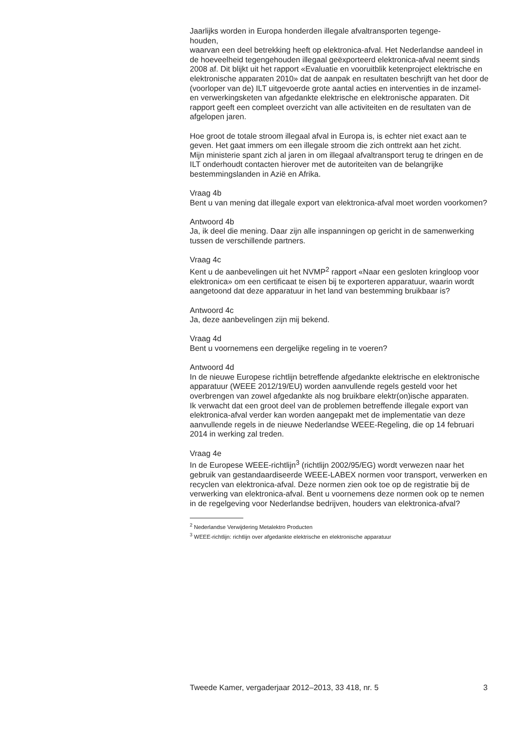Jaarlijks worden in Europa honderden illegale afvaltransporten tegenge-
houden,
waarvan een deel betrekking heeft op elektronica-afval. Het Nederlandse aandeel in de hoeveelheid tegengehouden illegaal geëxporteerd elektronica-afval neemt sinds 2008 af. Dit blijkt uit het rapport «Evaluatie en vooruitblik ketenproject elektrische en elektronische apparaten 2010» dat de aanpak en resultaten beschrijft van het door de (voorloper van de) ILT uitgevoerde grote aantal acties en interventies in de inzamel- en verwerkingsketen van afgedankte elektrische en elektronische apparaten. Dit rapport geeft een compleet overzicht van alle activiteiten en de resultaten van de afgelopen jaren.
Hoe groot de totale stroom illegaal afval in Europa is, is echter niet exact aan te geven. Het gaat immers om een illegale stroom die zich onttrekt aan het zicht.
Mijn ministerie spant zich al jaren in om illegaal afvaltransport terug te dringen en de ILT onderhoudt contacten hierover met de autoriteiten van de belangrijke bestemmingslanden in Azië en Afrika.
Vraag 4b
Bent u van mening dat illegale export van elektronica-afval moet worden voorkomen?
Antwoord 4b
Ja, ik deel die mening. Daar zijn alle inspanningen op gericht in de samenwerking tussen de verschillende partners.
Vraag 4c
Kent u de aanbevelingen uit het NVMP<sup>2</sup> rapport «Naar een gesloten kringloop voor elektronica» om een certificaat te eisen bij te exporteren apparatuur, waarin wordt aangetoond dat deze apparatuur in het land van bestemming bruikbaar is?
Antwoord 4c
Ja, deze aanbevelingen zijn mij bekend.
Vraag 4d
Bent u voornemens een dergelijke regeling in te voeren?
Antwoord 4d
In de nieuwe Europese richtlijn betreffende afgedankte elektrische en elektronische apparatuur (WEEE 2012/19/EU) worden aanvullende regels gesteld voor het overbrengen van zowel afgedankte als nog bruikbare elektr(on)ische apparaten.
Ik verwacht dat een groot deel van de problemen betreffende illegale export van elektronica-afval verder kan worden aangepakt met de implementatie van deze aanvullende regels in de nieuwe Nederlandse WEEE-Regeling, die op 14 februari 2014 in werking zal treden.
Vraag 4e
In de Europese WEEE-richtlijn<sup>3</sup> (richtlijn 2002/95/EG) wordt verwezen naar het gebruik van gestandaardiseerde WEEE-LABEX normen voor transport, verwerken en recyclen van elektronica-afval. Deze normen zien ook toe op de registratie bij de verwerking van elektronica-afval. Bent u voornemens deze normen ook op te nemen in de regelgeving voor Nederlandse bedrijven, houders van elektronica-afval?
<sup>2</sup> Nederlandse Verwijdering Metalektro Producten
<sup>3</sup> WEEE-richtlijn: richtlijn over afgedankte elektrische en elektronische apparatuur
Tweede Kamer, vergaderjaar 2012–2013, 33 418, nr. 5 3